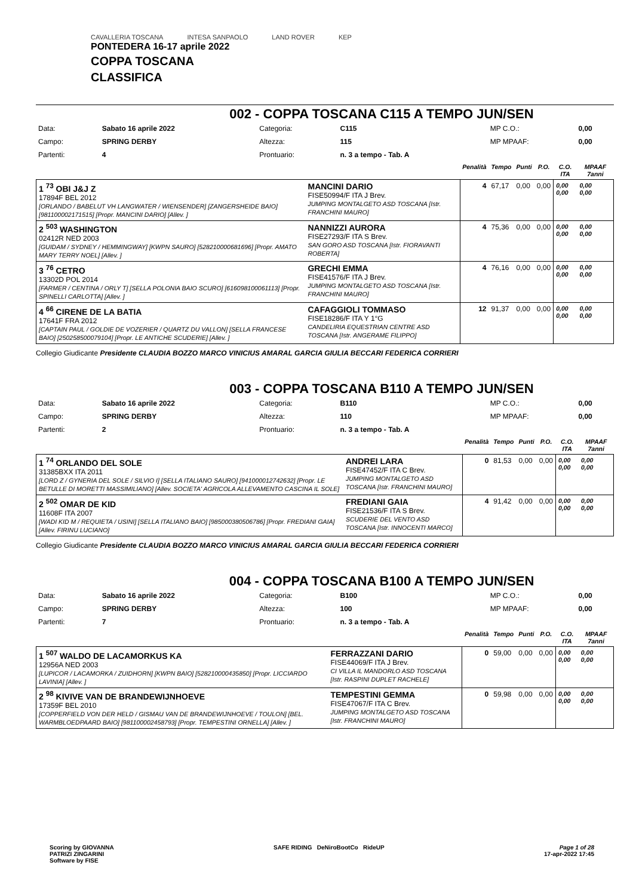CAVALLERIA TOSCANA INTESA SANPAOLO LAND ROVER KEP
PONTEDERA 16-17 aprile 2022
COPPA TOSCANA
CLASSIFICA
002 - COPPA TOSCANA C115 A TEMPO JUN/SEN
| Data: | Sabato 16 aprile 2022 | Categoria: | C115 | MP C.O.: | 0,00 |
| Campo: | SPRING DERBY | Altezza: | 115 | MP MPAAF: | 0,00 |
| Partenti: | 4 | Prontuario: | n. 3 a tempo - Tab. A | | |
| | | Penalità | Tempo | Punti | P.O. | C.O. ITA | MPAAF 7anni |
| --- | --- | --- | --- | --- | --- | --- | --- |
| 1 <sup>73</sup> OBI J&J Z 17894F BEL 2012 [ORLANDO / BABELUT VH LANGWATER / WIENSENDER] [ZANGERSHEIDE BAIO] [981100002171515] [Propr. MANCINI DARIO] [Allev. ] | MANCINI DARIO FISE50994/F ITA J Brev. JUMPING MONTALGETO ASD TOSCANA [Istr. FRANCHINI MAURO] | 4 | 67,17 | 0,00 | 0,00 | 0,00 0,00 | 0,00 0,00 |
| 2 <sup>503</sup> WASHINGTON 02412R NED 2003 [GUIDAM / SYDNEY / HEMMINGWAY] [KWPN SAURO] [528210000681696] [Propr. AMATO MARY TERRY NOEL] [Allev. ] | NANNIZZI AURORA FISE27293/F ITA S Brev. SAN GORO ASD TOSCANA [Istr. FIORAVANTI ROBERTA] | 4 | 75,36 | 0,00 | 0,00 | 0,00 0,00 | 0,00 0,00 |
| 3 <sup>76</sup> CETRO 13302D POL 2014 [FARMER / CENTINA / ORLY T] [SELLA POLONIA BAIO SCURO] [616098100061113] [Propr. SPINELLI CARLOTTA] [Allev. ] | GRECHI EMMA FISE41576/F ITA J Brev. JUMPING MONTALGETO ASD TOSCANA [Istr. FRANCHINI MAURO] | 4 | 76,16 | 0,00 | 0,00 | 0,00 0,00 | 0,00 0,00 |
| 4 <sup>66</sup> CIRENE DE LA BATIA 17641F FRA 2012 [CAPTAIN PAUL / GOLDIE DE VOZERIER / QUARTZ DU VALLON] [SELLA FRANCESE BAIO] [250258500079104] [Propr. LE ANTICHE SCUDERIE] [Allev. ] | CAFAGGIOLI TOMMASO FISE18286/F ITA Y 1°G CANDELIRIA EQUESTRIAN CENTRE ASD TOSCANA [Istr. ANGERAME FILIPPO] | 12 | 91,37 | 0,00 | 0,00 | 0,00 0,00 | 0,00 0,00 |
Collegio Giudicante Presidente CLAUDIA BOZZO MARCO VINICIUS AMARAL GARCIA GIULIA BECCARI FEDERICA CORRIERI
003 - COPPA TOSCANA B110 A TEMPO JUN/SEN
| Data: | Sabato 16 aprile 2022 | Categoria: | B110 | MP C.O.: | 0,00 |
| Campo: | SPRING DERBY | Altezza: | 110 | MP MPAAF: | 0,00 |
| Partenti: | 2 | Prontuario: | n. 3 a tempo - Tab. A | | |
| | | Penalità | Tempo | Punti | P.O. | C.O. ITA | MPAAF 7anni |
| --- | --- | --- | --- | --- | --- | --- | --- |
| 1 <sup>74</sup> ORLANDO DEL SOLE 31385BXX ITA 2011 [LORD Z / GYNERIA DEL SOLE / SILVIO I] [SELLA ITALIANO SAURO] [941000012742632] [Propr. LE BETULLE DI MORETTI MASSIMILIANO] [Allev. SOCIETA' AGRICOLA ALLEVAMENTO CASCINA IL SOLE] | ANDREI LARA FISE47452/F ITA C Brev. JUMPING MONTALGETO ASD TOSCANA [Istr. FRANCHINI MAURO] | 0 | 81,53 | 0,00 | 0,00 | 0,00 0,00 | 0,00 0,00 |
| 2 <sup>502</sup> OMAR DE KID 11608F ITA 2007 [WADI KID M / REQUIETA / USINI] [SELLA ITALIANO BAIO] [985000380506786] [Propr. FREDIANI GAIA] [Allev. FIRINU LUCIANO] | FREDIANI GAIA FISE21536/F ITA S Brev. SCUDERIE DEL VENTO ASD TOSCANA [Istr. INNOCENTI MARCO] | 4 | 91,42 | 0,00 | 0,00 | 0,00 0,00 | 0,00 0,00 |
Collegio Giudicante Presidente CLAUDIA BOZZO MARCO VINICIUS AMARAL GARCIA GIULIA BECCARI FEDERICA CORRIERI
004 - COPPA TOSCANA B100 A TEMPO JUN/SEN
| Data: | Sabato 16 aprile 2022 | Categoria: | B100 | MP C.O.: | 0,00 |
| Campo: | SPRING DERBY | Altezza: | 100 | MP MPAAF: | 0,00 |
| Partenti: | 7 | Prontuario: | n. 3 a tempo - Tab. A | | |
| | | Penalità | Tempo | Punti | P.O. | C.O. ITA | MPAAF 7anni |
| --- | --- | --- | --- | --- | --- | --- | --- |
| 1 <sup>507</sup> WALDO DE LACAMORKUS KA 12956A NED 2003 [LUPICOR / LACAMORKA / ZUIDHORN] [KWPN BAIO] [528210000435850] [Propr. LICCIARDO LAVINIA] [Allev. ] | FERRAZZANI DARIO FISE44069/F ITA J Brev. CI VILLA IL MANDORLO ASD TOSCANA [Istr. RASPINI DUPLET RACHELE] | 0 | 59,00 | 0,00 | 0,00 | 0,00 0,00 | 0,00 0,00 |
| 2 <sup>98</sup> KIVIVE VAN DE BRANDEWIJNHOEVE 17359F BEL 2010 [COPPERFIELD VON DER HELD / GISMAU VAN DE BRANDEWIJNHOEVE / TOULON] [BEL. WARMBLOEDPAARD BAIO] [981100002458793] [Propr. TEMPESTINI ORNELLA] [Allev. ] | TEMPESTINI GEMMA FISE47067/F ITA C Brev. JUMPING MONTALGETO ASD TOSCANA [Istr. FRANCHINI MAURO] | 0 | 59,98 | 0,00 | 0,00 | 0,00 0,00 | 0,00 0,00 |
Scoring by GIOVANNA
PATRIZI ZINGARINI
Software by FISE
SAFE RIDING DeNiroBootCo RideUP
Page 1 of 28
17-apr-2022 17:45